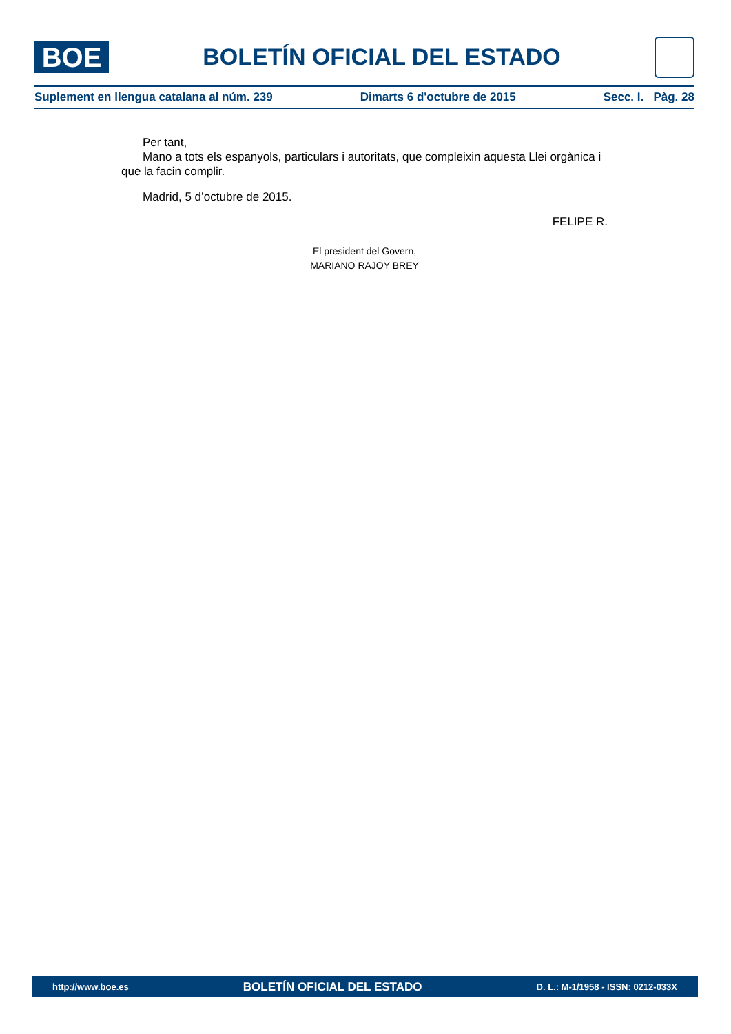BOE
BOLETÍN OFICIAL DEL ESTADO
Suplement en llengua catalana al núm. 239 Dimarts 6 d'octubre de 2015 Secc. I. Pàg. 28
Per tant,
Mano a tots els espanyols, particulars i autoritats, que compleixin aquesta Llei orgànica i que la facin complir.
Madrid, 5 d’octubre de 2015.
FELIPE R.
El president del Govern,
MARIANO RAJOY BREY
http://www.boe.es BOLETÍN OFICIAL DEL ESTADO D. L.: M-1/1958 - ISSN: 0212-033X